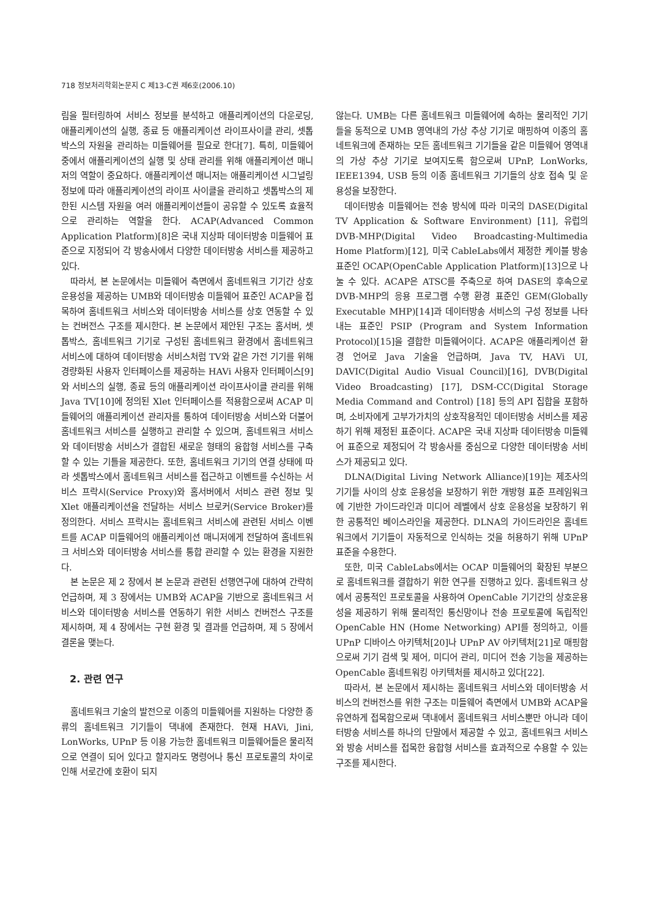718 정보처리학회논문지 C 제13-C권 제6호(2006.10)
림을 필터링하여 서비스 정보를 분석하고 애플리케이션의 다운로딩, 애플리케이션의 실행, 종료 등 애플리케이션 라이프사이클 관리, 셋톱박스의 자원을 관리하는 미들웨어를 필요로 한다[7]. 특히, 미들웨어 중에서 애플리케이션의 실행 및 상태 관리를 위해 애플리케이션 매니저의 역할이 중요하다. 애플리케이션 매니저는 애플리케이션 시그널링 정보에 따라 애플리케이션의 라이프 사이클을 관리하고 셋톱박스의 제한된 시스템 자원을 여러 애플리케이션들이 공유할 수 있도록 효율적으로 관리하는 역할을 한다. ACAP(Advanced Common Application Platform)[8]은 국내 지상파 데이터방송 미들웨어 표준으로 지정되어 각 방송사에서 다양한 데이터방송 서비스를 제공하고 있다.
따라서, 본 논문에서는 미들웨어 측면에서 홈네트워크 기기간 상호 운용성을 제공하는 UMB와 데이터방송 미들웨어 표준인 ACAP을 접목하여 홈네트워크 서비스와 데이터방송 서비스를 상호 연동할 수 있는 컨버전스 구조를 제시한다. 본 논문에서 제안된 구조는 홈서버, 셋톱박스, 홈네트워크 기기로 구성된 홈네트워크 환경에서 홈네트워크 서비스에 대하여 데이터방송 서비스처럼 TV와 같은 가전 기기를 위해 경량화된 사용자 인터페이스를 제공하는 HAVi 사용자 인터페이스[9]와 서비스의 실행, 종료 등의 애플리케이션 라이프사이클 관리를 위해 Java TV[10]에 정의된 Xlet 인터페이스를 적용함으로써 ACAP 미들웨어의 애플리케이션 관리자를 통하여 데이터방송 서비스와 더불어 홈네트워크 서비스를 실행하고 관리할 수 있으며, 홈네트워크 서비스와 데이터방송 서비스가 결합된 새로운 형태의 융합형 서비스를 구축할 수 있는 기틀을 제공한다. 또한, 홈네트워크 기기의 연결 상태에 따라 셋톱박스에서 홈네트워크 서비스를 접근하고 이벤트를 수신하는 서비스 프락시(Service Proxy)와 홈서버에서 서비스 관련 정보 및 Xlet 애플리케이션을 전달하는 서비스 브로커(Service Broker)를 정의한다. 서비스 프락시는 홈네트워크 서비스에 관련된 서비스 이벤트를 ACAP 미들웨어의 애플리케이션 매니저에게 전달하여 홈네트워크 서비스와 데이터방송 서비스를 통합 관리할 수 있는 환경을 지원한다.
본 논문은 제 2 장에서 본 논문과 관련된 선행연구에 대하여 간략히 언급하며, 제 3 장에서는 UMB와 ACAP을 기반으로 홈네트워크 서비스와 데이터방송 서비스를 연동하기 위한 서비스 컨버전스 구조를 제시하며, 제 4 장에서는 구현 환경 및 결과를 언급하며, 제 5 장에서 결론을 맺는다.
2. 관련 연구
홈네트워크 기술의 발전으로 이종의 미들웨어를 지원하는 다양한 종류의 홈네트워크 기기들이 댁내에 존재한다. 현재 HAVi, Jini, LonWorks, UPnP 등 이용 가능한 홈네트워크 미들웨어들은 물리적으로 연결이 되어 있다고 할지라도 명령어나 통신 프로토콜의 차이로 인해 서로간에 호환이 되지
않는다. UMB는 다른 홈네트워크 미들웨어에 속하는 물리적인 기기들을 동적으로 UMB 영역내의 가상 추상 기기로 매핑하여 이종의 홈네트워크에 존재하는 모든 홈네트워크 기기들을 같은 미들웨어 영역내의 가상 추상 기기로 보여지도록 함으로써 UPnP, LonWorks, IEEE1394, USB 등의 이종 홈네트워크 기기들의 상호 접속 및 운용성을 보장한다.
데이터방송 미들웨어는 전송 방식에 따라 미국의 DASE(Digital TV Application & Software Environment) [11], 유럽의 DVB-MHP(Digital Video Broadcasting-Multimedia Home Platform)[12], 미국 CableLabs에서 제정한 케이블 방송 표준인 OCAP(OpenCable Application Platform)[13]으로 나눌 수 있다. ACAP은 ATSC를 주축으로 하여 DASE의 후속으로 DVB-MHP의 응용 프로그램 수행 환경 표준인 GEM(Globally Executable MHP)[14]과 데이터방송 서비스의 구성 정보를 나타내는 표준인 PSIP (Program and System Information Protocol)[15]을 결합한 미들웨어이다. ACAP은 애플리케이션 환경 언어로 Java 기술을 언급하며, Java TV, HAVi UI, DAVIC(Digital Audio Visual Council)[16], DVB(Digital Video Broadcasting) [17], DSM-CC(Digital Storage Media Command and Control) [18] 등의 API 집합을 포함하며, 소비자에게 고부가가치의 상호작용적인 데이터방송 서비스를 제공하기 위해 제정된 표준이다. ACAP은 국내 지상파 데이터방송 미들웨어 표준으로 제정되어 각 방송사를 중심으로 다양한 데이터방송 서비스가 제공되고 있다.
DLNA(Digital Living Network Alliance)[19]는 제조사의 기기들 사이의 상호 운용성을 보장하기 위한 개방형 표준 프레임워크에 기반한 가이드라인과 미디어 레벨에서 상호 운용성을 보장하기 위한 공통적인 베이스라인을 제공한다. DLNA의 가이드라인은 홈네트워크에서 기기들이 자동적으로 인식하는 것을 허용하기 위해 UPnP 표준을 수용한다.
또한, 미국 CableLabs에서는 OCAP 미들웨어의 확장된 부분으로 홈네트워크를 결합하기 위한 연구를 진행하고 있다. 홈네트워크 상에서 공통적인 프로토콜을 사용하여 OpenCable 기기간의 상호운용성을 제공하기 위해 물리적인 통신망이나 전송 프로토콜에 독립적인 OpenCable HN (Home Networking) API를 정의하고, 이를 UPnP 디바이스 아키텍처[20]나 UPnP AV 아키텍처[21]로 매핑함으로써 기기 검색 및 제어, 미디어 관리, 미디어 전송 기능을 제공하는 OpenCable 홈네트워킹 아키텍처를 제시하고 있다[22].
따라서, 본 논문에서 제시하는 홈네트워크 서비스와 데이터방송 서비스의 컨버전스를 위한 구조는 미들웨어 측면에서 UMB와 ACAP을 유연하게 접목함으로써 댁내에서 홈네트워크 서비스뿐만 아니라 데이터방송 서비스를 하나의 단말에서 제공할 수 있고, 홈네트워크 서비스와 방송 서비스를 접목한 융합형 서비스를 효과적으로 수용할 수 있는 구조를 제시한다.